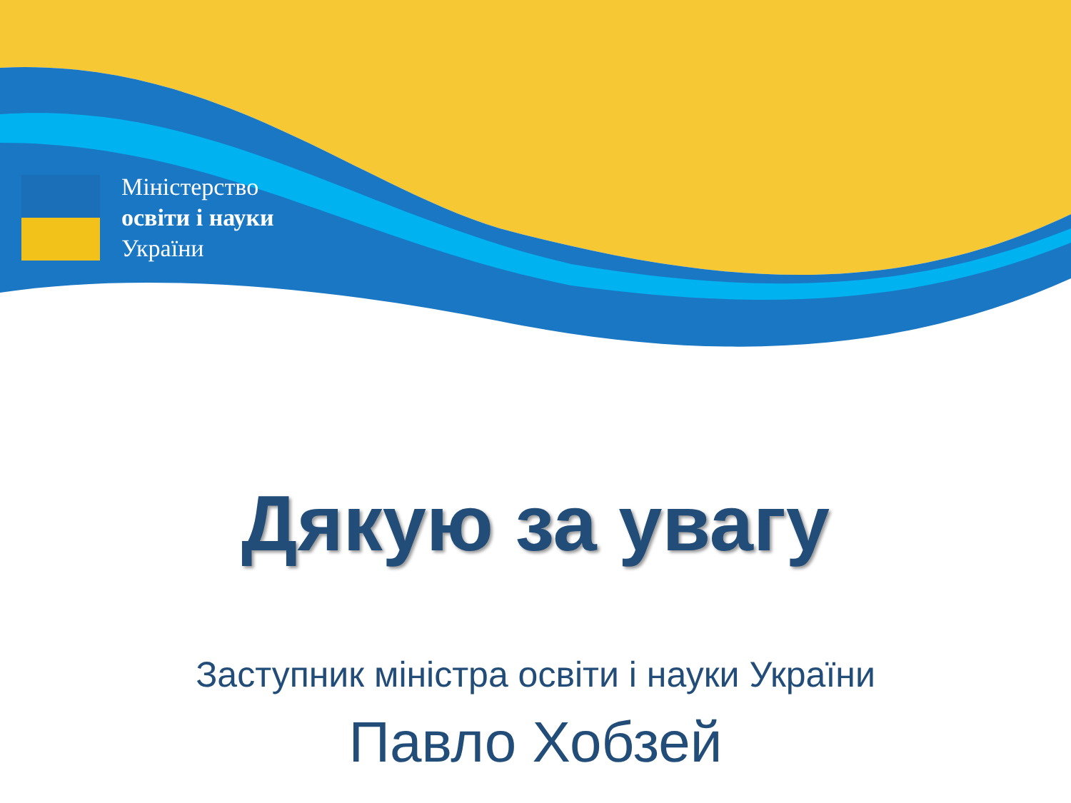Міністерство
освіти і науки
України
Дякую за увагу
Заступник міністра освіти і науки України
Павло Хобзей